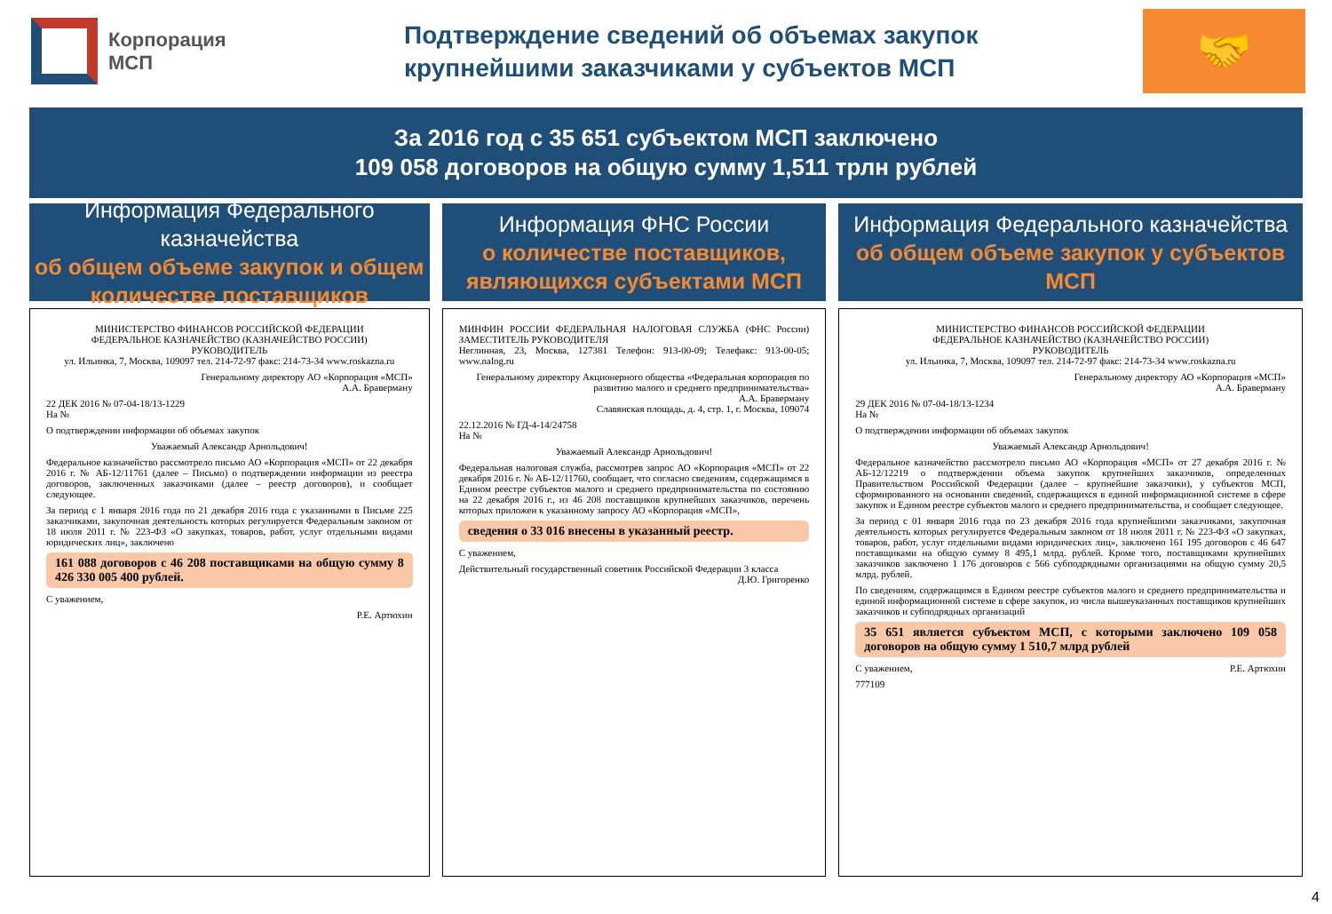Корпорация
МСП
Подтверждение сведений об объемах закупок
крупнейшими заказчиками у субъектов МСП
🤝
За 2016 год с 35 651 субъектом МСП заключено
109 058 договоров на общую сумму 1,511 трлн рублей
Информация Федерального казначейства
об общем объеме закупок и общем количестве поставщиков
МИНИСТЕРСТВО ФИНАНСОВ РОССИЙСКОЙ ФЕДЕРАЦИИ
ФЕДЕРАЛЬНОЕ КАЗНАЧЕЙСТВО (КАЗНАЧЕЙСТВО РОССИИ)
РУКОВОДИТЕЛЬ
ул. Ильинка, 7, Москва, 109097 тел. 214-72-97 факс: 214-73-34 www.roskazna.ru
Генеральному директору АО «Корпорация «МСП»
А.А. Браверману
22 ДЕК 2016 № 07-04-18/13-1229
На №
О подтверждении информации об объемах закупок
Уважаемый Александр Арнольдович!
Федеральное казначейство рассмотрело письмо АО «Корпорация «МСП» от 22 декабря 2016 г. № АБ-12/11761 (далее – Письмо) о подтверждении информации из реестра договоров, заключенных заказчиками (далее – реестр договоров), и сообщает следующее.
За период с 1 января 2016 года по 21 декабря 2016 года с указанными в Письме 225 заказчиками, закупочная деятельность которых регулируется Федеральным законом от 18 июля 2011 г. № 223-ФЗ «О закупках, товаров, работ, услуг отдельными видами юридических лиц», заключено
161 088 договоров с 46 208 поставщиками на общую сумму 8 426 330 005 400 рублей.
С уважением,
Р.Е. Артюхин
Информация ФНС России
о количестве поставщиков, являющихся субъектами МСП
МИНФИН РОССИИ ФЕДЕРАЛЬНАЯ НАЛОГОВАЯ СЛУЖБА (ФНС России) ЗАМЕСТИТЕЛЬ РУКОВОДИТЕЛЯ
Неглинная, 23, Москва, 127381 Телефон: 913-00-09; Телефакс: 913-00-05; www.nalog.ru
Генеральному директору Акционерного общества «Федеральная корпорация по развитию малого и среднего предпринимательства»
А.А. Браверману
Славянская площадь, д. 4, стр. 1, г. Москва, 109074
22.12.2016 № ГД-4-14/24758
На №
Уважаемый Александр Арнольдович!
Федеральная налоговая служба, рассмотрев запрос АО «Корпорация «МСП» от 22 декабря 2016 г. № АБ-12/11760, сообщает, что согласно сведениям, содержащимся в Едином реестре субъектов малого и среднего предпринимательства по состоянию на 22 декабря 2016 г., из 46 208 поставщиков крупнейших заказчиков, перечень которых приложен к указанному запросу АО «Корпорация «МСП»,
сведения о 33 016 внесены в указанный реестр.
С уважением,
Действительный государственный советник Российской Федерации 3 класса Д.Ю. Григоренко
Информация Федерального казначейства
об общем объеме закупок у субъектов МСП
МИНИСТЕРСТВО ФИНАНСОВ РОССИЙСКОЙ ФЕДЕРАЦИИ
ФЕДЕРАЛЬНОЕ КАЗНАЧЕЙСТВО (КАЗНАЧЕЙСТВО РОССИИ)
РУКОВОДИТЕЛЬ
ул. Ильинка, 7, Москва, 109097 тел. 214-72-97 факс: 214-73-34 www.roskazna.ru
Генеральному директору АО «Корпорация «МСП»
А.А. Браверману
29 ДЕК 2016 № 07-04-18/13-1234
На №
О подтверждении информации об объемах закупок
Уважаемый Александр Арнольдович!
Федеральное казначейство рассмотрело письмо АО «Корпорация «МСП» от 27 декабря 2016 г. № АБ-12/12219 о подтверждении объема закупок крупнейших заказчиков, определенных Правительством Российской Федерации (далее – крупнейшие заказчики), у субъектов МСП, сформированного на основании сведений, содержащихся в единой информационной системе в сфере закупок и Едином реестре субъектов малого и среднего предпринимательства, и сообщает следующее.
За период с 01 января 2016 года по 23 декабря 2016 года крупнейшими заказчиками, закупочная деятельность которых регулируется Федеральным законом от 18 июля 2011 г. № 223-ФЗ «О закупках, товаров, работ, услуг отдельными видами юридических лиц», заключено 161 195 договоров с 46 647 поставщиками на общую сумму 8 495,1 млрд. рублей. Кроме того, поставщиками крупнейших заказчиков заключено 1 176 договоров с 566 субподрядными организациями на общую сумму 20,5 млрд. рублей.
По сведениям, содержащимся в Едином реестре субъектов малого и среднего предпринимательства и единой информационной системе в сфере закупок, из числа вышеуказанных поставщиков крупнейших заказчиков и субподрядных организаций
35 651 является субъектом МСП, с которыми заключено 109 058 договоров на общую сумму 1 510,7 млрд рублей
С уважением, Р.Е. Артюхин
777109
4